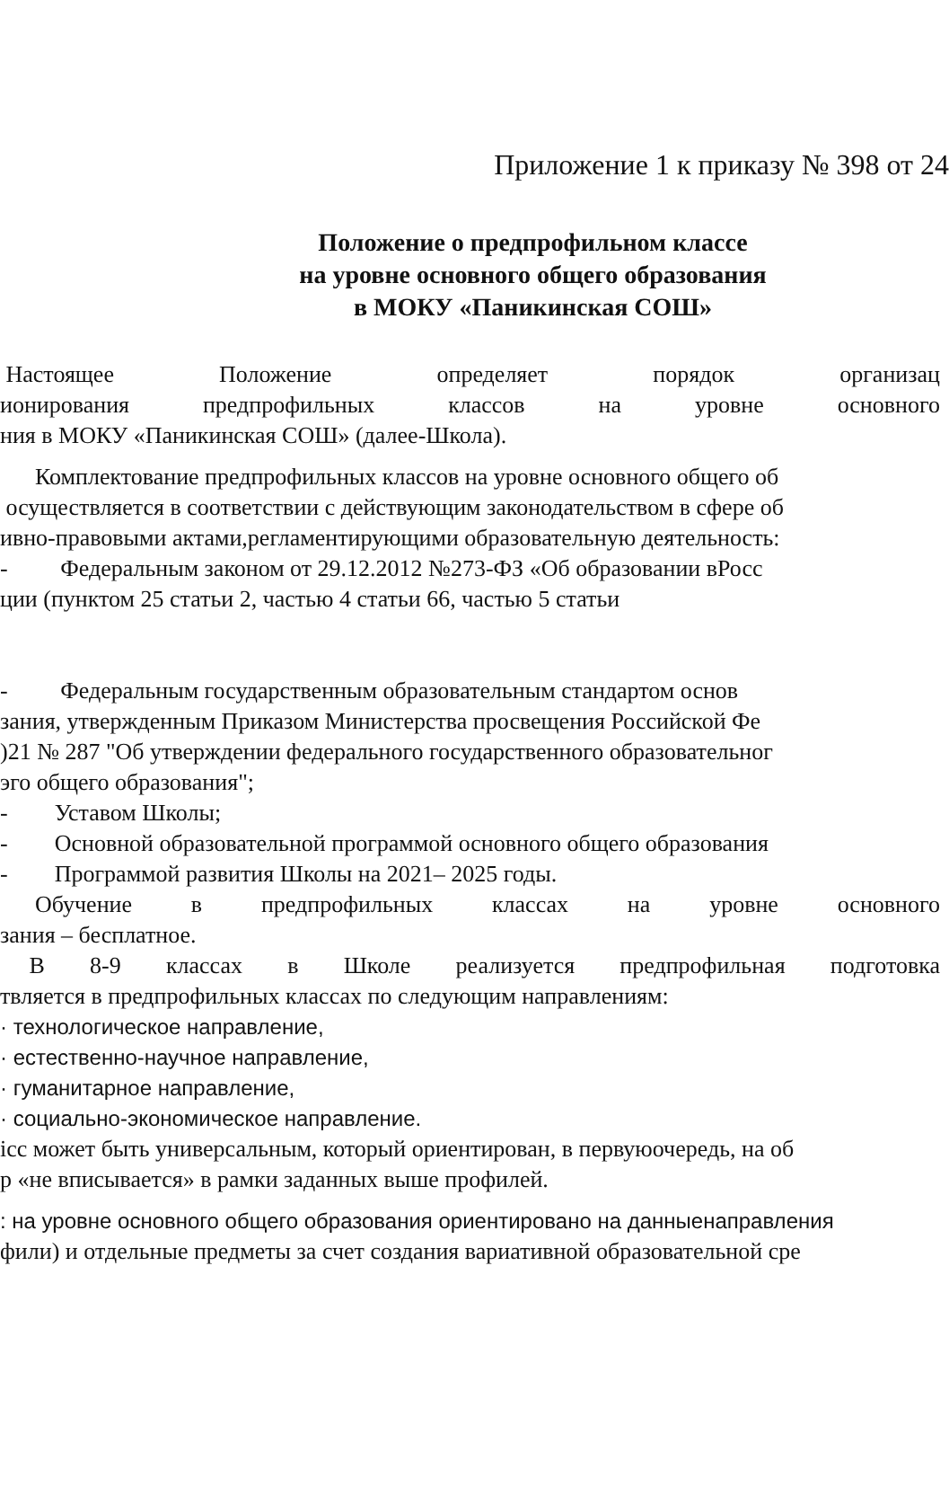Приложение 1 к приказу № 398 от 24
Положение о предпрофильном классе
на уровне основного общего образования
в МОКУ «Паникинская СОШ»
Настоящее Положение определяет порядок организац
ионирования предпрофильных классов на уровне основного
ния в МОКУ «Паникинская СОШ» (далее-Школа).
Комплектование предпрофильных классов на уровне основного общего об
осуществляется в соответствии с действующим законодательством в сфере об
ивно-правовыми актами,регламентирующими образовательную деятельность:
- Федеральным законом от 29.12.2012 №273-ФЗ «Об образовании вРосс
ции (пунктом 25 статьи 2, частью 4 статьи 66, частью 5 статьи
- Федеральным государственным образовательным стандартом основ
зания, утвержденным Приказом Министерства просвещения Российской Фе
)21 № 287 "Об утверждении федерального государственного образовательног
эго общего образования";
- Уставом Школы;
- Основной образовательной программой основного общего образования
- Программой развития Школы на 2021– 2025 годы.
Обучение в предпрофильных классах на уровне основного
зания – бесплатное.
В 8-9 классах в Школе реализуется предпрофильная подготовка
твляется в предпрофильных классах по следующим направлениям:
· технологическое направление,
· естественно-научное направление,
· гуманитарное направление,
· социально-экономическое направление.
ісс может быть универсальным, который ориентирован, в первуюочередь, на об
р «не вписывается» в рамки заданных выше профилей.
: на уровне основного общего образования ориентировано на данныенаправления
фили) и отдельные предметы за счет создания вариативной образовательной сре